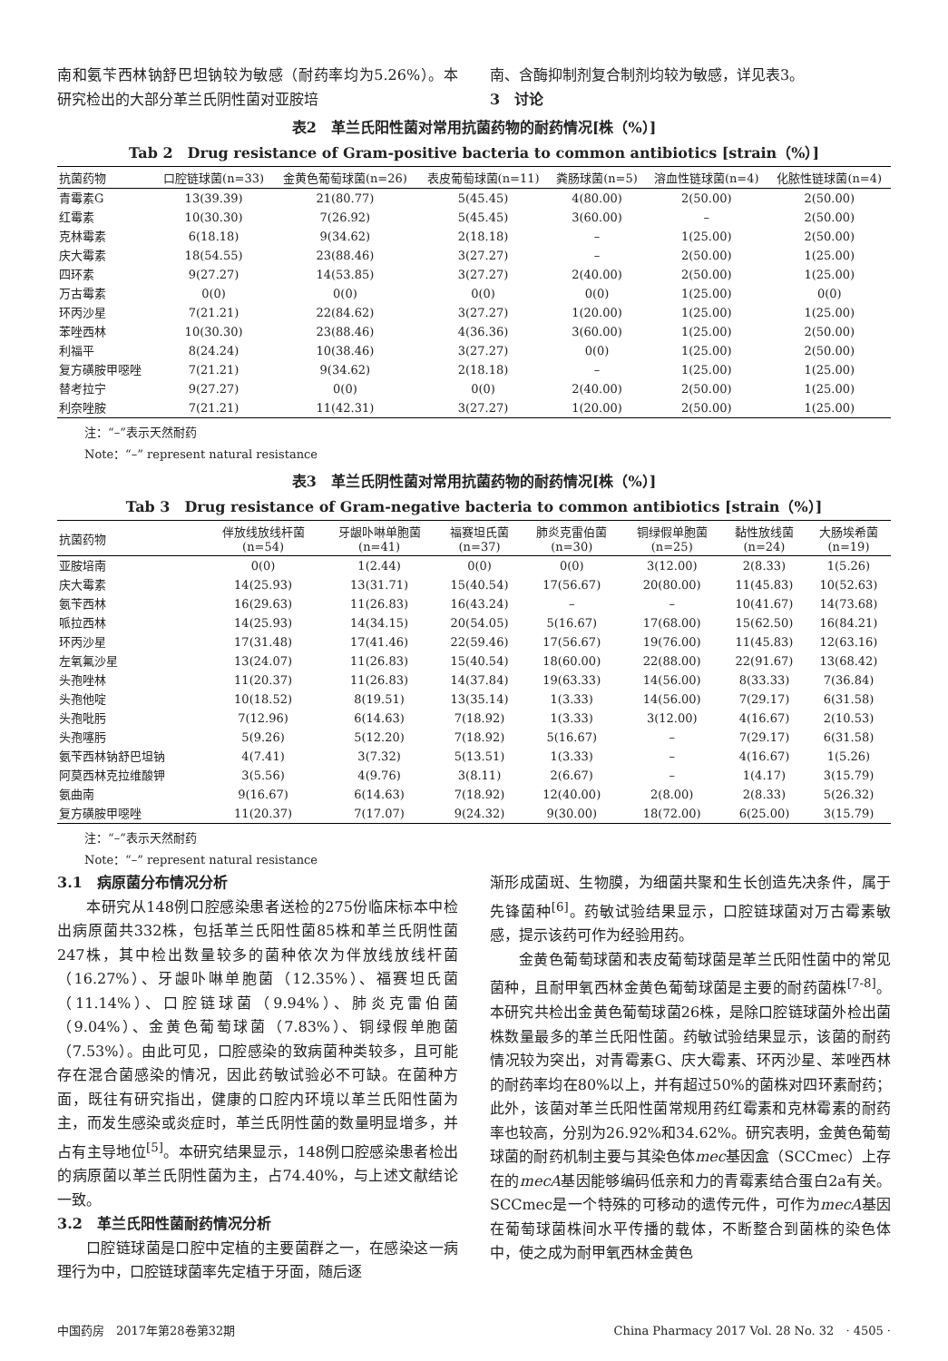南和氨苄西林钠舒巴坦钠较为敏感（耐药率均为5.26%）。本研究检出的大部分革兰氏阴性菌对亚胺培
南、含酶抑制剂复合制剂均较为敏感，详见表3。
3　讨论
表2　革兰氏阳性菌对常用抗菌药物的耐药情况[株（%）]
Tab 2　Drug resistance of Gram-positive bacteria to common antibiotics [strain（%）]
| 抗菌药物 | 口腔链球菌(n=33) | 金黄色葡萄球菌(n=26) | 表皮葡萄球菌(n=11) | 粪肠球菌(n=5) | 溶血性链球菌(n=4) | 化脓性链球菌(n=4) |
| --- | --- | --- | --- | --- | --- | --- |
| 青霉素G | 13(39.39) | 21(80.77) | 5(45.45) | 4(80.00) | 2(50.00) | 2(50.00) |
| 红霉素 | 10(30.30) | 7(26.92) | 5(45.45) | 3(60.00) | – | 2(50.00) |
| 克林霉素 | 6(18.18) | 9(34.62) | 2(18.18) | – | 1(25.00) | 2(50.00) |
| 庆大霉素 | 18(54.55) | 23(88.46) | 3(27.27) | – | 2(50.00) | 1(25.00) |
| 四环素 | 9(27.27) | 14(53.85) | 3(27.27) | 2(40.00) | 2(50.00) | 1(25.00) |
| 万古霉素 | 0(0) | 0(0) | 0(0) | 0(0) | 1(25.00) | 0(0) |
| 环丙沙星 | 7(21.21) | 22(84.62) | 3(27.27) | 1(20.00) | 1(25.00) | 1(25.00) |
| 苯唑西林 | 10(30.30) | 23(88.46) | 4(36.36) | 3(60.00) | 1(25.00) | 2(50.00) |
| 利福平 | 8(24.24) | 10(38.46) | 3(27.27) | 0(0) | 1(25.00) | 2(50.00) |
| 复方磺胺甲噁唑 | 7(21.21) | 9(34.62) | 2(18.18) | – | 1(25.00) | 1(25.00) |
| 替考拉宁 | 9(27.27) | 0(0) | 0(0) | 2(40.00) | 2(50.00) | 1(25.00) |
| 利奈唑胺 | 7(21.21) | 11(42.31) | 3(27.27) | 1(20.00) | 2(50.00) | 1(25.00) |
注：“–”表示天然耐药
Note：“–” represent natural resistance
表3　革兰氏阴性菌对常用抗菌药物的耐药情况[株（%）]
Tab 3　Drug resistance of Gram-negative bacteria to common antibiotics [strain（%）]
| 抗菌药物 | 伴放线放线杆菌 (n=54) | 牙龈卟啉单胞菌 (n=41) | 福赛坦氏菌 (n=37) | 肺炎克雷伯菌 (n=30) | 铜绿假单胞菌 (n=25) | 黏性放线菌 (n=24) | 大肠埃希菌 (n=19) |
| --- | --- | --- | --- | --- | --- | --- | --- |
| 亚胺培南 | 0(0) | 1(2.44) | 0(0) | 0(0) | 3(12.00) | 2(8.33) | 1(5.26) |
| 庆大霉素 | 14(25.93) | 13(31.71) | 15(40.54) | 17(56.67) | 20(80.00) | 11(45.83) | 10(52.63) |
| 氨苄西林 | 16(29.63) | 11(26.83) | 16(43.24) | – | – | 10(41.67) | 14(73.68) |
| 哌拉西林 | 14(25.93) | 14(34.15) | 20(54.05) | 5(16.67) | 17(68.00) | 15(62.50) | 16(84.21) |
| 环丙沙星 | 17(31.48) | 17(41.46) | 22(59.46) | 17(56.67) | 19(76.00) | 11(45.83) | 12(63.16) |
| 左氧氟沙星 | 13(24.07) | 11(26.83) | 15(40.54) | 18(60.00) | 22(88.00) | 22(91.67) | 13(68.42) |
| 头孢唑林 | 11(20.37) | 11(26.83) | 14(37.84) | 19(63.33) | 14(56.00) | 8(33.33) | 7(36.84) |
| 头孢他啶 | 10(18.52) | 8(19.51) | 13(35.14) | 1(3.33) | 14(56.00) | 7(29.17) | 6(31.58) |
| 头孢吡肟 | 7(12.96) | 6(14.63) | 7(18.92) | 1(3.33) | 3(12.00) | 4(16.67) | 2(10.53) |
| 头孢噻肟 | 5(9.26) | 5(12.20) | 7(18.92) | 5(16.67) | – | 7(29.17) | 6(31.58) |
| 氨苄西林钠舒巴坦钠 | 4(7.41) | 3(7.32) | 5(13.51) | 1(3.33) | – | 4(16.67) | 1(5.26) |
| 阿莫西林克拉维酸钾 | 3(5.56) | 4(9.76) | 3(8.11) | 2(6.67) | – | 1(4.17) | 3(15.79) |
| 氨曲南 | 9(16.67) | 6(14.63) | 7(18.92) | 12(40.00) | 2(8.00) | 2(8.33) | 5(26.32) |
| 复方磺胺甲噁唑 | 11(20.37) | 7(17.07) | 9(24.32) | 9(30.00) | 18(72.00) | 6(25.00) | 3(15.79) |
注：“–”表示天然耐药
Note：“–” represent natural resistance
3.1　病原菌分布情况分析
本研究从148例口腔感染患者送检的275份临床标本中检出病原菌共332株，包括革兰氏阳性菌85株和革兰氏阴性菌247株，其中检出数量较多的菌种依次为伴放线放线杆菌（16.27%）、牙龈卟啉单胞菌（12.35%）、福赛坦氏菌（11.14%）、口腔链球菌（9.94%）、肺炎克雷伯菌（9.04%）、金黄色葡萄球菌（7.83%）、铜绿假单胞菌（7.53%）。由此可见，口腔感染的致病菌种类较多，且可能存在混合菌感染的情况，因此药敏试验必不可缺。在菌种方面，既往有研究指出，健康的口腔内环境以革兰氏阳性菌为主，而发生感染或炎症时，革兰氏阴性菌的数量明显增多，并占有主导地位<sup>[5]</sup>。本研究结果显示，148例口腔感染患者检出的病原菌以革兰氏阴性菌为主，占74.40%，与上述文献结论一致。
3.2　革兰氏阳性菌耐药情况分析
口腔链球菌是口腔中定植的主要菌群之一，在感染这一病理行为中，口腔链球菌率先定植于牙面，随后逐
渐形成菌斑、生物膜，为细菌共聚和生长创造先决条件，属于先锋菌种<sup>[6]</sup>。药敏试验结果显示，口腔链球菌对万古霉素敏感，提示该药可作为经验用药。
金黄色葡萄球菌和表皮葡萄球菌是革兰氏阳性菌中的常见菌种，且耐甲氧西林金黄色葡萄球菌是主要的耐药菌株<sup>[7-8]</sup>。本研究共检出金黄色葡萄球菌26株，是除口腔链球菌外检出菌株数量最多的革兰氏阳性菌。药敏试验结果显示，该菌的耐药情况较为突出，对青霉素G、庆大霉素、环丙沙星、苯唑西林的耐药率均在80%以上，并有超过50%的菌株对四环素耐药；此外，该菌对革兰氏阳性菌常规用药红霉素和克林霉素的耐药率也较高，分别为26.92%和34.62%。研究表明，金黄色葡萄球菌的耐药机制主要与其染色体mec基因盒（SCCmec）上存在的mecA基因能够编码低亲和力的青霉素结合蛋白2a有关。SCCmec是一个特殊的可移动的遗传元件，可作为mecA基因在葡萄球菌株间水平传播的载体，不断整合到菌株的染色体中，使之成为耐甲氧西林金黄色
中国药房　2017年第28卷第32期 China Pharmacy 2017 Vol. 28 No. 32　· 4505 ·